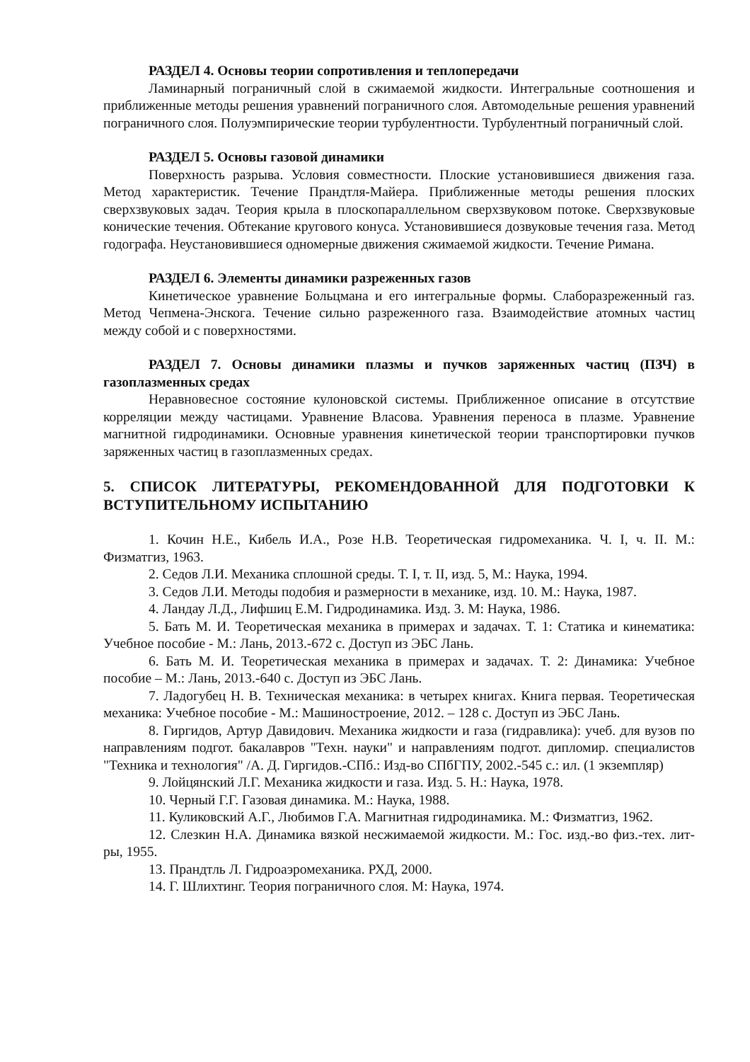РАЗДЕЛ 4. Основы теории сопротивления и теплопередачи
Ламинарный пограничный слой в сжимаемой жидкости. Интегральные соотношения и приближенные методы решения уравнений пограничного слоя. Автомодельные решения уравнений пограничного слоя. Полуэмпирические теории турбулентности. Турбулентный пограничный слой.
РАЗДЕЛ 5. Основы газовой динамики
Поверхность разрыва. Условия совместности. Плоские установившиеся движения газа. Метод характеристик. Течение Прандтля-Майера. Приближенные методы решения плоских сверхзвуковых задач. Теория крыла в плоскопараллельном сверхзвуковом потоке. Сверхзвуковые конические течения. Обтекание кругового конуса. Установившиеся дозвуковые течения газа. Метод годографа. Неустановившиеся одномерные движения сжимаемой жидкости. Течение Римана.
РАЗДЕЛ 6. Элементы динамики разреженных газов
Кинетическое уравнение Больцмана и его интегральные формы. Слаборазреженный газ. Метод Чепмена-Энскога. Течение сильно разреженного газа. Взаимодействие атомных частиц между собой и с поверхностями.
РАЗДЕЛ 7. Основы динамики плазмы и пучков заряженных частиц (ПЗЧ) в газоплазменных средах
Неравновесное состояние кулоновской системы. Приближенное описание в отсутствие корреляции между частицами. Уравнение Власова. Уравнения переноса в плазме. Уравнение магнитной гидродинамики. Основные уравнения кинетической теории транспортировки пучков заряженных частиц в газоплазменных средах.
5. СПИСОК ЛИТЕРАТУРЫ, РЕКОМЕНДОВАННОЙ ДЛЯ ПОДГОТОВКИ К ВСТУПИТЕЛЬНОМУ ИСПЫТАНИЮ
1. Кочин Н.Е., Кибель И.А., Розе Н.В. Теоретическая гидромеханика. Ч. I, ч. II. М.: Физматгиз, 1963.
2. Седов Л.И. Механика сплошной среды. Т. I, т. II, изд. 5, М.: Наука, 1994.
3. Седов Л.И. Методы подобия и размерности в механике, изд. 10. М.: Наука, 1987.
4. Ландау Л.Д., Лифшиц Е.М. Гидродинамика. Изд. 3. М: Наука, 1986.
5. Бать М. И. Теоретическая механика в примерах и задачах. Т. 1: Статика и кинематика: Учебное пособие - М.: Лань, 2013.-672 с. Доступ из ЭБС Лань.
6. Бать М. И. Теоретическая механика в примерах и задачах. Т. 2: Динамика: Учебное пособие – М.: Лань, 2013.-640 с. Доступ из ЭБС Лань.
7. Ладогубец Н. В. Техническая механика: в четырех книгах. Книга первая. Теоретическая механика: Учебное пособие - М.: Машиностроение, 2012. – 128 с. Доступ из ЭБС Лань.
8. Гиргидов, Артур Давидович. Механика жидкости и газа (гидравлика): учеб. для вузов по направлениям подгот. бакалавров "Техн. науки" и направлениям подгот. дипломир. специалистов "Техника и технология" /А. Д. Гиргидов.-СПб.: Изд-во СПбГПУ, 2002.-545 с.: ил. (1 экземпляр)
9. Лойцянский Л.Г. Механика жидкости и газа. Изд. 5. Н.: Наука, 1978.
10. Черный Г.Г. Газовая динамика. М.: Наука, 1988.
11. Куликовский А.Г., Любимов Г.А. Магнитная гидродинамика. М.: Физматгиз, 1962.
12. Слезкин Н.А. Динамика вязкой несжимаемой жидкости. М.: Гос. изд.-во физ.-тех. лит-ры, 1955.
13. Прандтль Л. Гидроаэромеханика. РХД, 2000.
14. Г. Шлихтинг. Теория пограничного слоя. М: Наука, 1974.